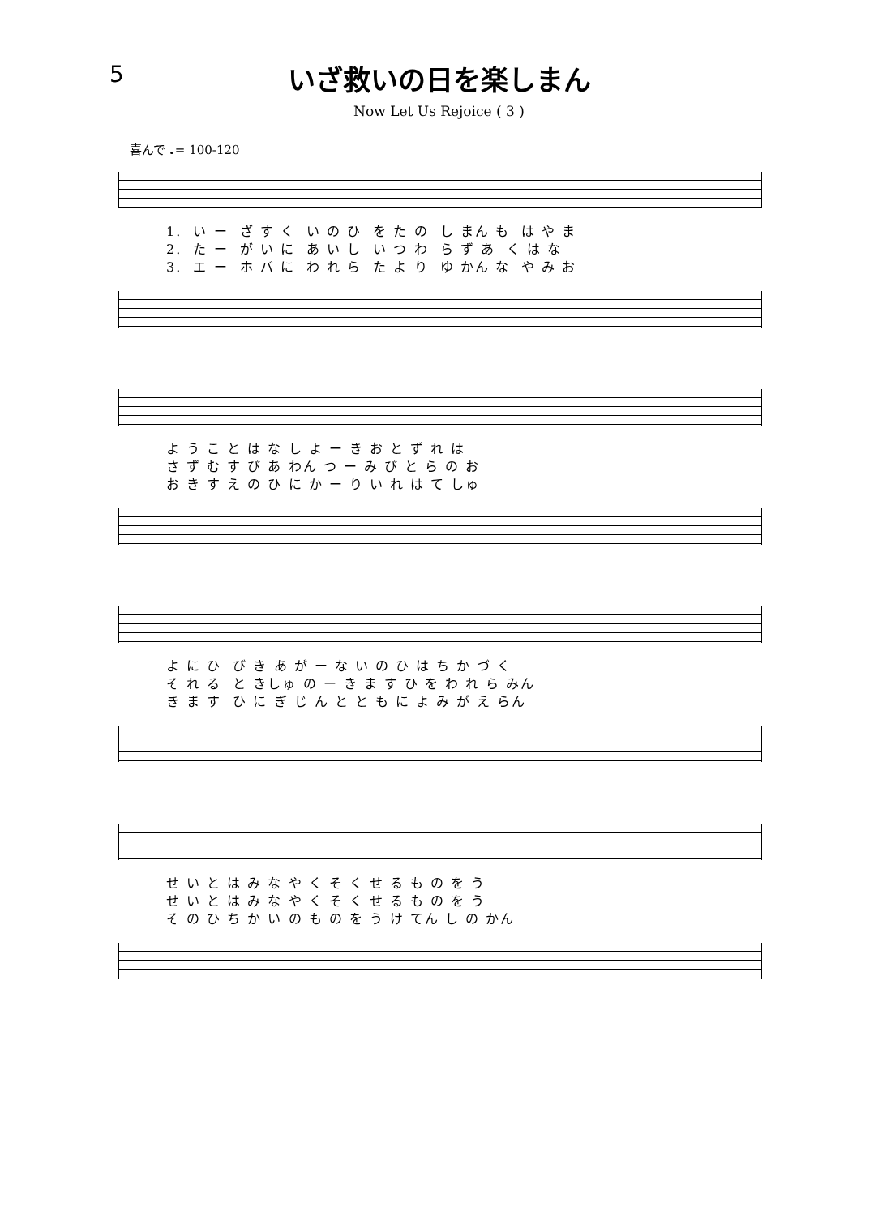5
いざ救いの日を楽しまん
Now Let Us Rejoice ( 3 )
喜んで ♩= 100-120
1. い ー ざ す く い の ひ を た の し まん も は や ま 2. た ー が い に あ い し い つ わ ら ず あ く は な 3. エ ー ホ バ に わ れ ら た よ り ゆ かん な や み お
よ う こ と は な し よ ー き お と ず れ は さ ず む す び あ わん つ ー み び と ら の お お き す え の ひ に か ー り い れ は て しゅ
よ に ひ び き あ が ー な い の ひ は ち か づ く そ れ る と きしゅ の ー き ま す ひ を わ れ ら みん き ま す ひ に ぎ じ ん と と も に よ み が え らん
せ い と は み な や く そ く せ る も の を う せ い と は み な や く そ く せ る も の を う そ の ひ ち か い の も の を う け てん し の かん